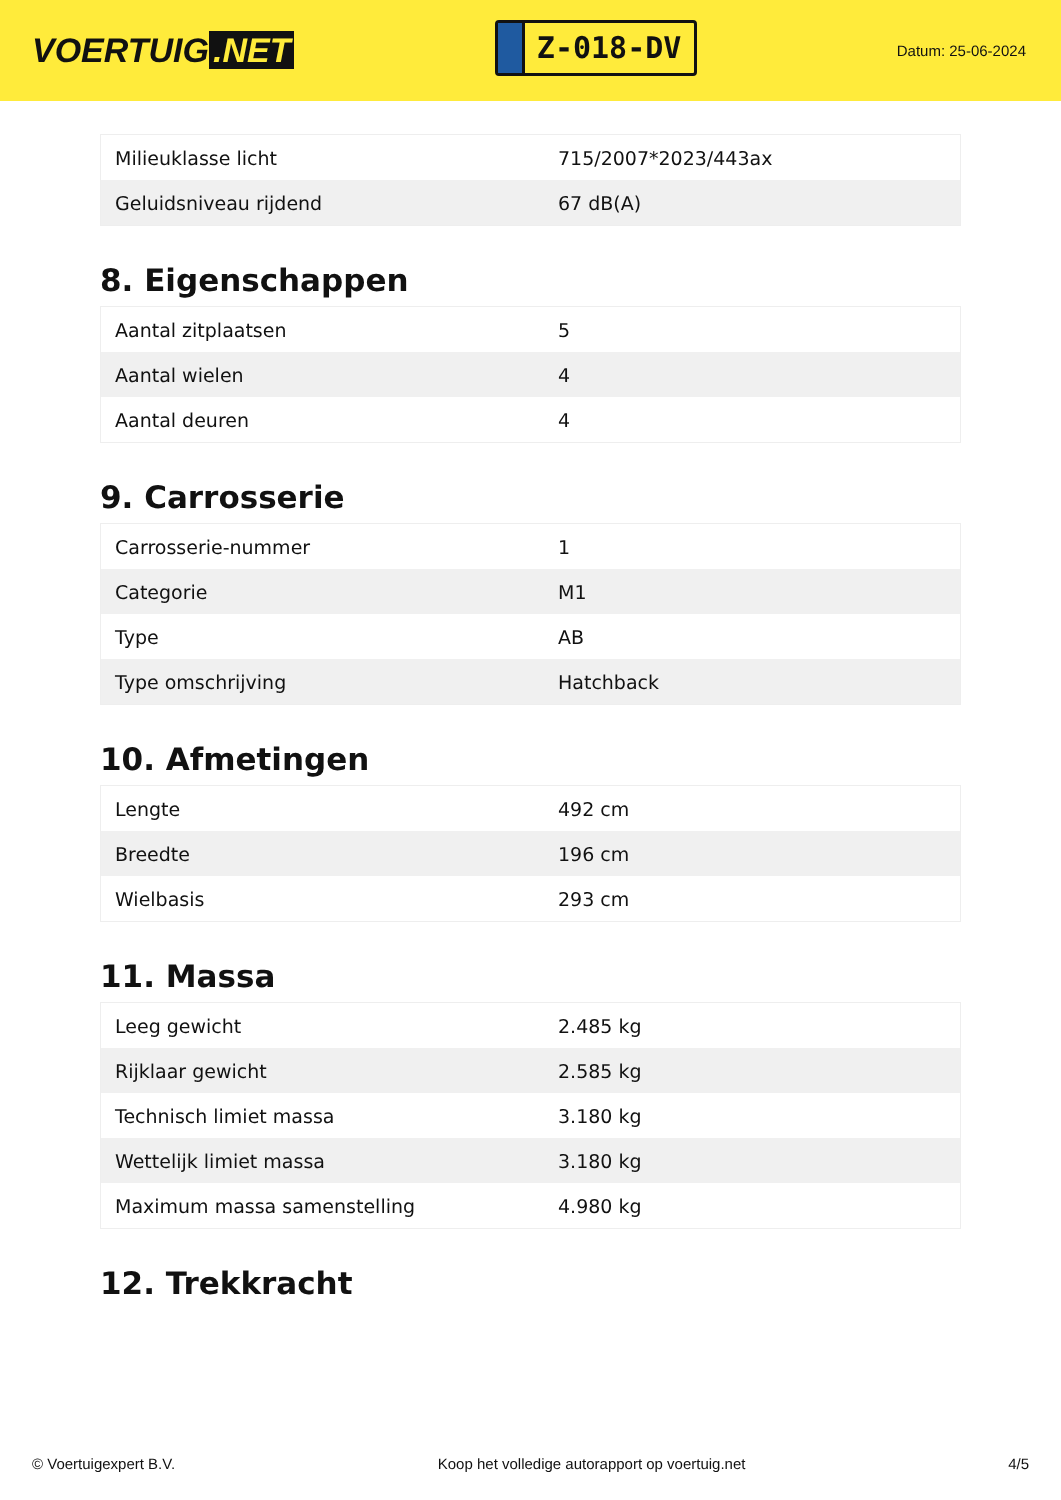VOERTUIG.NET
Z-018-DV
Datum: 25-06-2024
| Milieuklasse licht | 715/2007*2023/443ax |
| Geluidsniveau rijdend | 67 dB(A) |
8. Eigenschappen
| Aantal zitplaatsen | 5 |
| Aantal wielen | 4 |
| Aantal deuren | 4 |
9. Carrosserie
| Carrosserie-nummer | 1 |
| Categorie | M1 |
| Type | AB |
| Type omschrijving | Hatchback |
10. Afmetingen
| Lengte | 492 cm |
| Breedte | 196 cm |
| Wielbasis | 293 cm |
11. Massa
| Leeg gewicht | 2.485 kg |
| Rijklaar gewicht | 2.585 kg |
| Technisch limiet massa | 3.180 kg |
| Wettelijk limiet massa | 3.180 kg |
| Maximum massa samenstelling | 4.980 kg |
12. Trekkracht
© Voertuigexpert B.V. Koop het volledige autorapport op voertuig.net 4/5